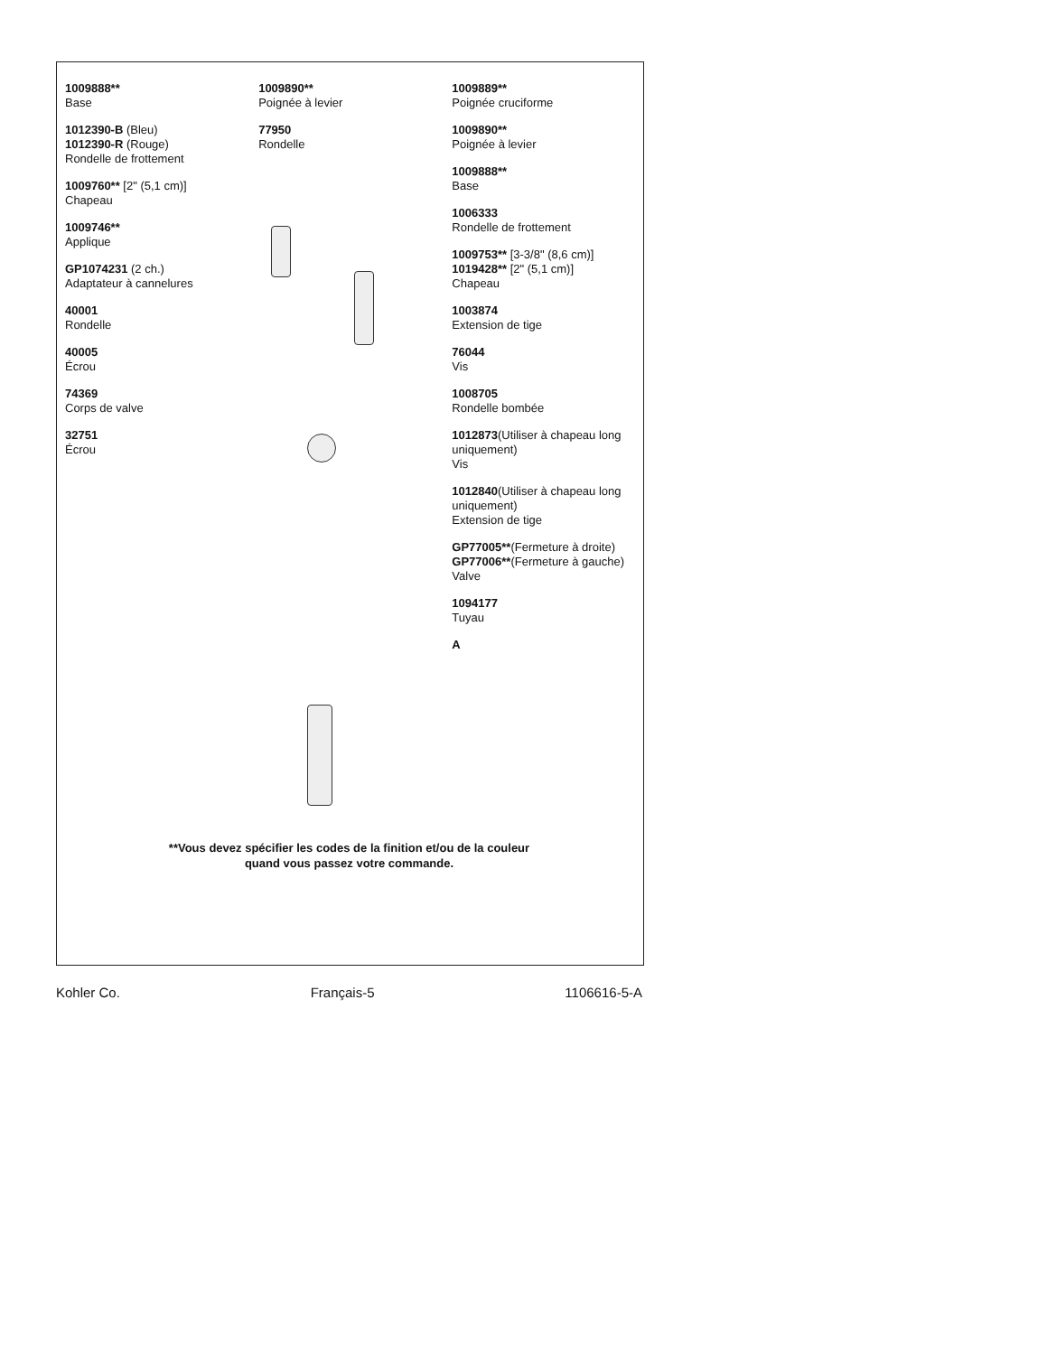1009888**
Base
1012390-B (Bleu)
1012390-R (Rouge)
Rondelle de frottement
1009760** [2" (5,1 cm)]
Chapeau
1009746**
Applique
GP1074231 (2 ch.)
Adaptateur à cannelures
40001
Rondelle
40005
Écrou
74369
Corps de valve
32751
Écrou
1009890**
Poignée à levier
77950
Rondelle
1009889**
Poignée cruciforme
1009890**
Poignée à levier
1009888**
Base
1006333
Rondelle de frottement
1009753** [3-3/8" (8,6 cm)]
1019428** [2" (5,1 cm)]
Chapeau
1003874
Extension de tige
76044
Vis
1008705
Rondelle bombée
1012873(Utiliser à chapeau long uniquement)
Vis
1012840(Utiliser à chapeau long uniquement)
Extension de tige
GP77005**(Fermeture à droite)
GP77006**(Fermeture à gauche)
Valve
1094177
Tuyau
A
**Vous devez spécifier les codes de la finition et/ou de la couleur
quand vous passez votre commande.
Kohler Co. Français-5 1106616-5-A